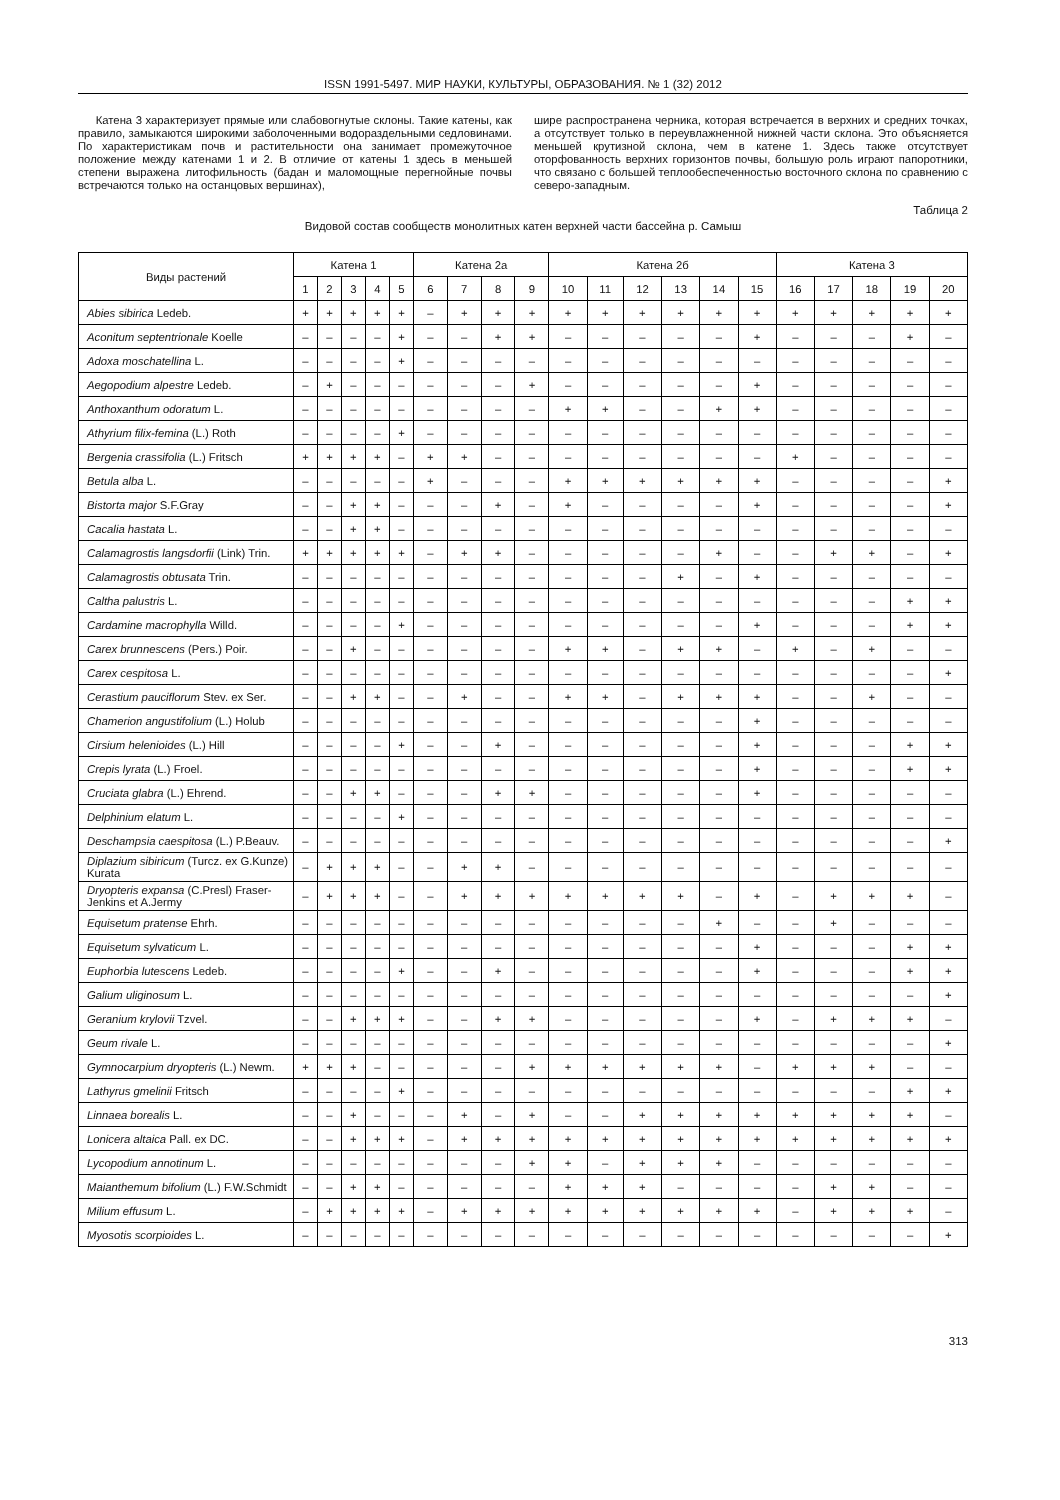ISSN 1991-5497. МИР НАУКИ, КУЛЬТУРЫ, ОБРАЗОВАНИЯ. № 1 (32) 2012
Катена 3 характеризует прямые или слабовогнутые склоны. Такие катены, как правило, замыкаются широкими заболоченными водораздельными седловинами. По характеристикам почв и растительности она занимает промежуточное положение между катенами 1 и 2. В отличие от катены 1 здесь в меньшей степени выражена литофильность (бадан и маломощные перегнойные почвы встречаются только на останцовых вершинах),
шире распространена черника, которая встречается в верхних и средних точках, а отсутствует только в переувлажненной нижней части склона. Это объясняется меньшей крутизной склона, чем в катене 1. Здесь также отсутствует оторфованность верхних горизонтов почвы, большую роль играют папоротники, что связано с большей теплообеспеченностью восточного склона по сравнению с северо-западным.
Таблица 2
Видовой состав сообществ монолитных катен верхней части бассейна р. Самыш
| Виды растений | Катена 1 | | | | | Катена 2а | | | | Катена 2б | | | | | | Катена 3 | | | | |
| --- | --- | --- | --- | --- | --- | --- | --- | --- | --- | --- | --- | --- | --- | --- | --- | --- | --- | --- | --- | --- |
| | 1 | 2 | 3 | 4 | 5 | 6 | 7 | 8 | 9 | 10 | 11 | 12 | 13 | 14 | 15 | 16 | 17 | 18 | 19 | 20 |
| Abies sibirica Ledeb. | + | + | + | + | + | – | + | + | + | + | + | + | + | + | + | + | + | + | + | + |
| Aconitum septentrionale Koelle | – | – | – | – | + | – | – | + | + | – | – | – | – | – | + | – | – | – | + | – |
| Adoxa moschatellina L. | – | – | – | – | + | – | – | – | – | – | – | – | – | – | – | – | – | – | – | – |
| Aegopodium alpestre Ledeb. | – | + | – | – | – | – | – | – | + | – | – | – | – | – | + | – | – | – | – | – |
| Anthoxanthum odoratum L. | – | – | – | – | – | – | – | – | – | + | + | – | – | + | + | – | – | – | – | – |
| Athyrium filix-femina (L.) Roth | – | – | – | – | + | – | – | – | – | – | – | – | – | – | – | – | – | – | – | – |
| Bergenia crassifolia (L.) Fritsch | + | + | + | + | – | + | + | – | – | – | – | – | – | – | – | + | – | – | – | – |
| Betula alba L. | – | – | – | – | – | + | – | – | – | + | + | + | + | + | + | – | – | – | – | + |
| Bistorta major S.F.Gray | – | – | + | + | – | – | – | + | – | + | – | – | – | – | + | – | – | – | – | + |
| Cacalia hastata L. | – | – | + | + | – | – | – | – | – | – | – | – | – | – | – | – | – | – | – | – |
| Calamagrostis langsdorfii (Link) Trin. | + | + | + | + | + | – | + | + | – | – | – | – | – | + | – | – | + | + | – | + |
| Calamagrostis obtusata Trin. | – | – | – | – | – | – | – | – | – | – | – | – | + | – | + | – | – | – | – | – |
| Caltha palustris L. | – | – | – | – | – | – | – | – | – | – | – | – | – | – | – | – | – | – | + | + |
| Cardamine macrophylla Willd. | – | – | – | – | + | – | – | – | – | – | – | – | – | – | + | – | – | – | + | + |
| Carex brunnescens (Pers.) Poir. | – | – | + | – | – | – | – | – | – | + | + | – | + | + | – | + | – | + | – | – |
| Carex cespitosa L. | – | – | – | – | – | – | – | – | – | – | – | – | – | – | – | – | – | – | – | + |
| Cerastium pauciflorum Stev. ex Ser. | – | – | + | + | – | – | + | – | – | + | + | – | + | + | + | – | – | + | – | – |
| Chamerion angustifolium (L.) Holub | – | – | – | – | – | – | – | – | – | – | – | – | – | – | + | – | – | – | – | – |
| Cirsium helenioides (L.) Hill | – | – | – | – | + | – | – | + | – | – | – | – | – | – | + | – | – | – | + | + |
| Crepis lyrata (L.) Froel. | – | – | – | – | – | – | – | – | – | – | – | – | – | – | + | – | – | – | + | + |
| Cruciata glabra (L.) Ehrend. | – | – | + | + | – | – | – | + | + | – | – | – | – | – | + | – | – | – | – | – |
| Delphinium elatum L. | – | – | – | – | + | – | – | – | – | – | – | – | – | – | – | – | – | – | – | – |
| Deschampsia caespitosa (L.) P.Beauv. | – | – | – | – | – | – | – | – | – | – | – | – | – | – | – | – | – | – | – | + |
| Diplazium sibiricum (Turcz. ex G.Kunze) Kurata | – | + | + | + | – | – | + | + | – | – | – | – | – | – | – | – | – | – | – | – |
| Dryopteris expansa (C.Presl) Fraser-Jenkins et A.Jermy | – | + | + | + | – | – | + | + | + | + | + | + | + | – | + | – | + | + | + | – |
| Equisetum pratense Ehrh. | – | – | – | – | – | – | – | – | – | – | – | – | – | + | – | – | + | – | – | – |
| Equisetum sylvaticum L. | – | – | – | – | – | – | – | – | – | – | – | – | – | – | + | – | – | – | + | + |
| Euphorbia lutescens Ledeb. | – | – | – | – | + | – | – | + | – | – | – | – | – | – | + | – | – | – | + | + |
| Galium uliginosum L. | – | – | – | – | – | – | – | – | – | – | – | – | – | – | – | – | – | – | – | + |
| Geranium krylovii Tzvel. | – | – | + | + | + | – | – | + | + | – | – | – | – | – | + | – | + | + | + | – |
| Geum rivale L. | – | – | – | – | – | – | – | – | – | – | – | – | – | – | – | – | – | – | – | + |
| Gymnocarpium dryopteris (L.) Newm. | + | + | + | – | – | – | – | – | + | + | + | + | + | + | – | + | + | + | – | – |
| Lathyrus gmelinii Fritsch | – | – | – | – | + | – | – | – | – | – | – | – | – | – | – | – | – | – | + | + |
| Linnaea borealis L. | – | – | + | – | – | – | + | – | + | – | – | + | + | + | + | + | + | + | + | – |
| Lonicera altaica Pall. ex DC. | – | – | + | + | + | – | + | + | + | + | + | + | + | + | + | + | + | + | + | + |
| Lycopodium annotinum L. | – | – | – | – | – | – | – | – | + | + | – | + | + | + | – | – | – | – | – | – |
| Maianthemum bifolium (L.) F.W.Schmidt | – | – | + | + | – | – | – | – | – | + | + | + | – | – | – | – | + | + | – | – |
| Milium effusum L. | – | + | + | + | + | – | + | + | + | + | + | + | + | + | + | – | + | + | + | – |
| Myosotis scorpioides L. | – | – | – | – | – | – | – | – | – | – | – | – | – | – | – | – | – | – | – | + |
313